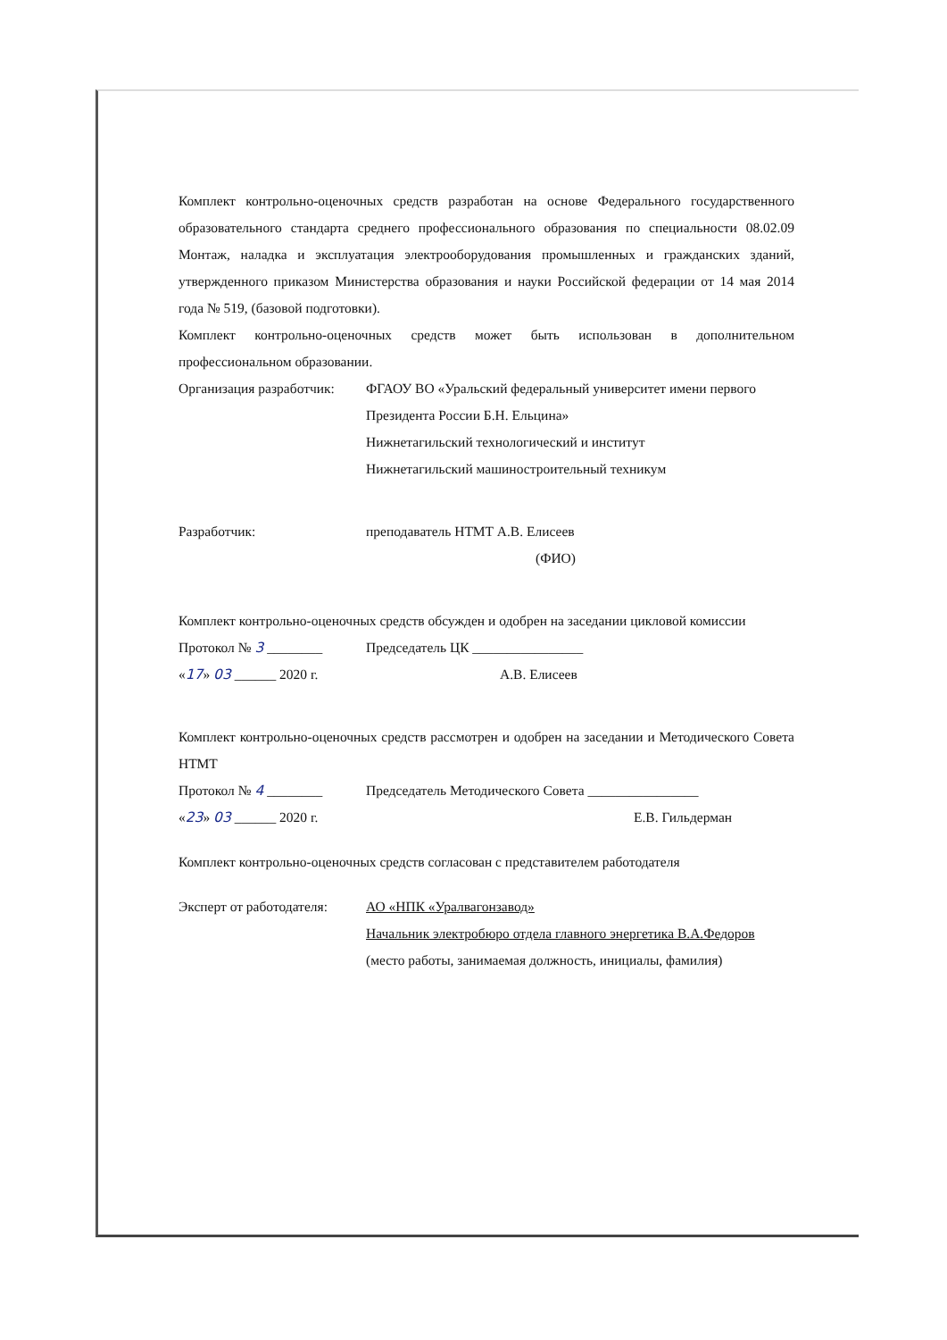Комплект контрольно-оценочных средств разработан на основе Федерального государственного образовательного стандарта среднего профессионального образования по специальности 08.02.09 Монтаж, наладка и эксплуатация электрооборудования промышленных и гражданских зданий, утвержденного приказом Министерства образования и науки Российской федерации от 14 мая 2014 года № 519, (базовой подготовки).
Комплект контрольно-оценочных средств может быть использован в дополнительном профессиональном образовании.
Организация разработчик:
ФГАОУ ВО «Уральский федеральный университет имени первого Президента России Б.Н. Ельцина»
Нижнетагильский технологический и институт
Нижнетагильский машиностроительный техникум
Разработчик: преподаватель НТМТ А.В. Елисеев
(ФИО)
Комплект контрольно-оценочных средств обсужден и одобрен на заседании цикловой комиссии
Протокол № 3 ________ Председатель ЦК ________________
«17» 03 ______ 2020 г. А.В. Елисеев
Комплект контрольно-оценочных средств рассмотрен и одобрен на заседании и Методического Совета НТМТ
Протокол № 4 ________ Председатель Методического Совета ________________
«23» 03 ______ 2020 г. Е.В. Гильдерман
Комплект контрольно-оценочных средств согласован с представителем работодателя
Эксперт от работодателя:
АО «НПК «Уралвагонзавод»
Начальник электробюро отдела главного энергетика В.А.Федоров
(место работы, занимаемая должность, инициалы, фамилия)